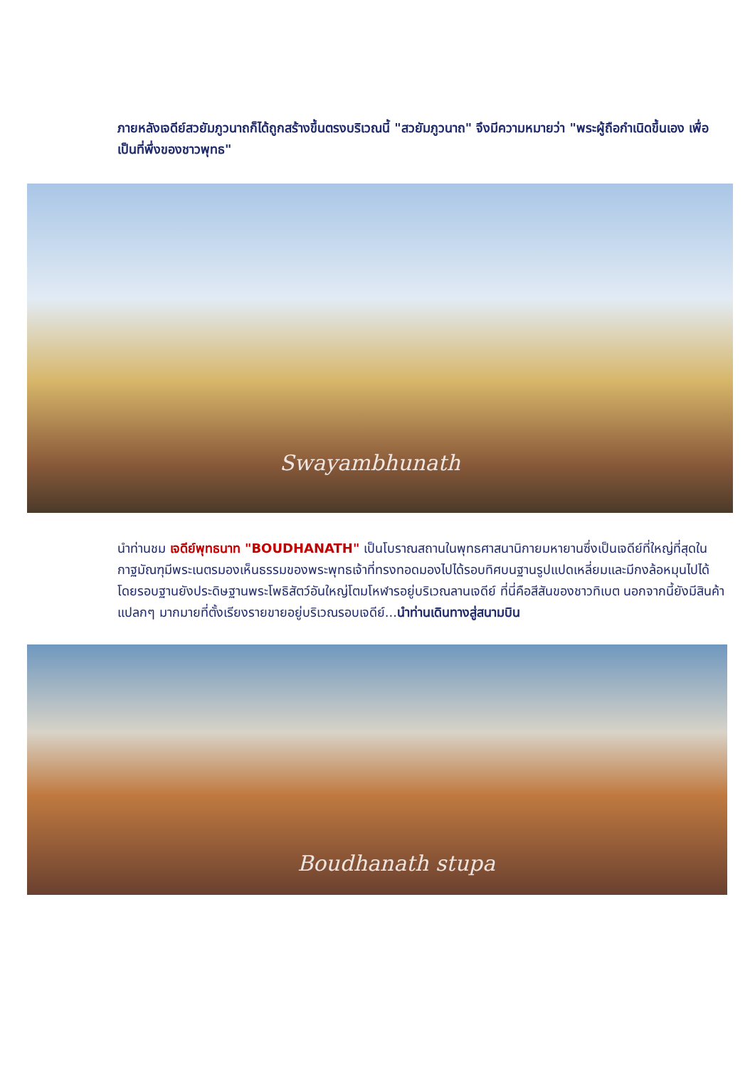ภายหลังเจดีย์สวยัมภูวนาถก็ได้ถูกสร้างขึ้นตรงบริเวณนี้ "สวยัมภูวนาถ" จึงมีความหมายว่า "พระผู้ถือกำเนิดขึ้นเอง เพื่อเป็นที่พึ่งของชาวพุทธ"
Swayambhunath
นำท่านชม เจดีย์พุทธนาท "BOUDHANATH" เป็นโบราณสถานในพุทธศาสนานิกายมหายานซึ่งเป็นเจดีย์ที่ใหญ่ที่สุดในกาฐมัณฑุมีพระเนตรมองเห็นธรรมของพระพุทธเจ้าที่ทรงทอดมองไปได้รอบทิศบนฐานรูปแปดเหลี่ยมและมีกงล้อหมุนไปได้โดยรอบฐานยังประดิษฐานพระโพธิสัตว์อันใหญ่โตมโหฬารอยู่บริเวณลานเจดีย์ ที่นี่คือสีสันของชาวทิเบต นอกจากนี้ยังมีสินค้าแปลกๆ มากมายที่ตั้งเรียงรายขายอยู่บริเวณรอบเจดีย์...นำท่านเดินทางสู่สนามบิน
Boudhanath stupa